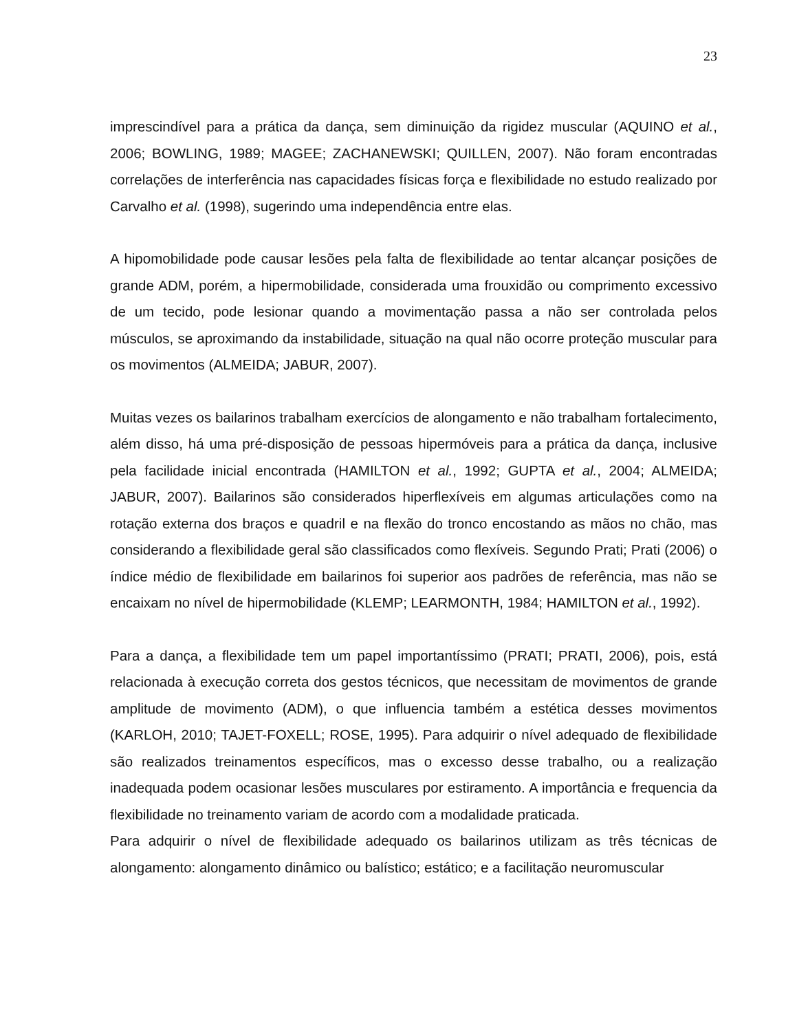23
imprescindível para a prática da dança, sem diminuição da rigidez muscular (AQUINO et al., 2006; BOWLING, 1989; MAGEE; ZACHANEWSKI; QUILLEN, 2007). Não foram encontradas correlações de interferência nas capacidades físicas força e flexibilidade no estudo realizado por Carvalho et al. (1998), sugerindo uma independência entre elas.
A hipomobilidade pode causar lesões pela falta de flexibilidade ao tentar alcançar posições de grande ADM, porém, a hipermobilidade, considerada uma frouxidão ou comprimento excessivo de um tecido, pode lesionar quando a movimentação passa a não ser controlada pelos músculos, se aproximando da instabilidade, situação na qual não ocorre proteção muscular para os movimentos (ALMEIDA; JABUR, 2007).
Muitas vezes os bailarinos trabalham exercícios de alongamento e não trabalham fortalecimento, além disso, há uma pré-disposição de pessoas hipermóveis para a prática da dança, inclusive pela facilidade inicial encontrada (HAMILTON et al., 1992; GUPTA et al., 2004; ALMEIDA; JABUR, 2007). Bailarinos são considerados hiperflexíveis em algumas articulações como na rotação externa dos braços e quadril e na flexão do tronco encostando as mãos no chão, mas considerando a flexibilidade geral são classificados como flexíveis. Segundo Prati; Prati (2006) o índice médio de flexibilidade em bailarinos foi superior aos padrões de referência, mas não se encaixam no nível de hipermobilidade (KLEMP; LEARMONTH, 1984; HAMILTON et al., 1992).
Para a dança, a flexibilidade tem um papel importantíssimo (PRATI; PRATI, 2006), pois, está relacionada à execução correta dos gestos técnicos, que necessitam de movimentos de grande amplitude de movimento (ADM), o que influencia também a estética desses movimentos (KARLOH, 2010; TAJET-FOXELL; ROSE, 1995). Para adquirir o nível adequado de flexibilidade são realizados treinamentos específicos, mas o excesso desse trabalho, ou a realização inadequada podem ocasionar lesões musculares por estiramento. A importância e frequencia da flexibilidade no treinamento variam de acordo com a modalidade praticada.
Para adquirir o nível de flexibilidade adequado os bailarinos utilizam as três técnicas de alongamento: alongamento dinâmico ou balístico; estático; e a facilitação neuromuscular